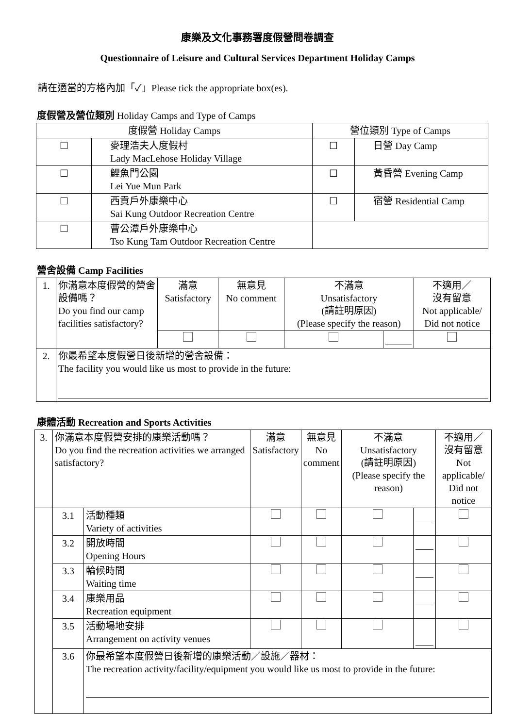康樂及文化事務署度假營問卷調查
Questionnaire of Leisure and Cultural Services Department Holiday Camps
請在適當的方格內加「✓」Please tick the appropriate box(es).
度假營及營位類別 Holiday Camps and Type of Camps
| 度假營 Holiday Camps | | 營位類別 Type of Camps | |
| ☐ | 麥理浩夫人度假村 Lady MacLehose Holiday Village | ☐ | 日營 Day Camp |
| ☐ | 鯉魚門公園 Lei Yue Mun Park | ☐ | 黃昏營 Evening Camp |
| ☐ | 西貢戶外康樂中心 Sai Kung Outdoor Recreation Centre | ☐ | 宿營 Residential Camp |
| ☐ | 曹公潭戶外康樂中心 Tso Kung Tam Outdoor Recreation Centre | | |
營舍設備 Camp Facilities
| 1. | 你滿意本度假營的營舍設備嗎？ Do you find our camp facilities satisfactory? | 滿意 Satisfactory | 無意見 No comment | 不滿意 Unsatisfactory (請註明原因) (Please specify the reason) | | 不適用／ 沒有留意 Not applicable/ Did not notice |
| 2. | 你最希望本度假營日後新增的營舍設備： The facility you would like us most to provide in the future: | | | | | |
康體活動 Recreation and Sports Activities
| 3. | 你滿意本度假營安排的康樂活動嗎？ Do you find the recreation activities we arranged satisfactory? | | 滿意 Satisfactory | 無意見 No comment | 不滿意 Unsatisfactory (請註明原因) (Please specify the reason) | | 不適用／ 沒有留意 Not applicable/ Did not notice |
| | 3.1 | 活動種類 Variety of activities | | | | | |
| | 3.2 | 開放時間 Opening Hours | | | | | |
| | 3.3 | 輪候時間 Waiting time | | | | | |
| | 3.4 | 康樂用品 Recreation equipment | | | | | |
| | 3.5 | 活動場地安排 Arrangement on activity venues | | | | | |
| | 3.6 | 你最希望本度假營日後新增的康樂活動／設施／器材： The recreation activity/facility/equipment you would like us most to provide in the future: | | | | | |